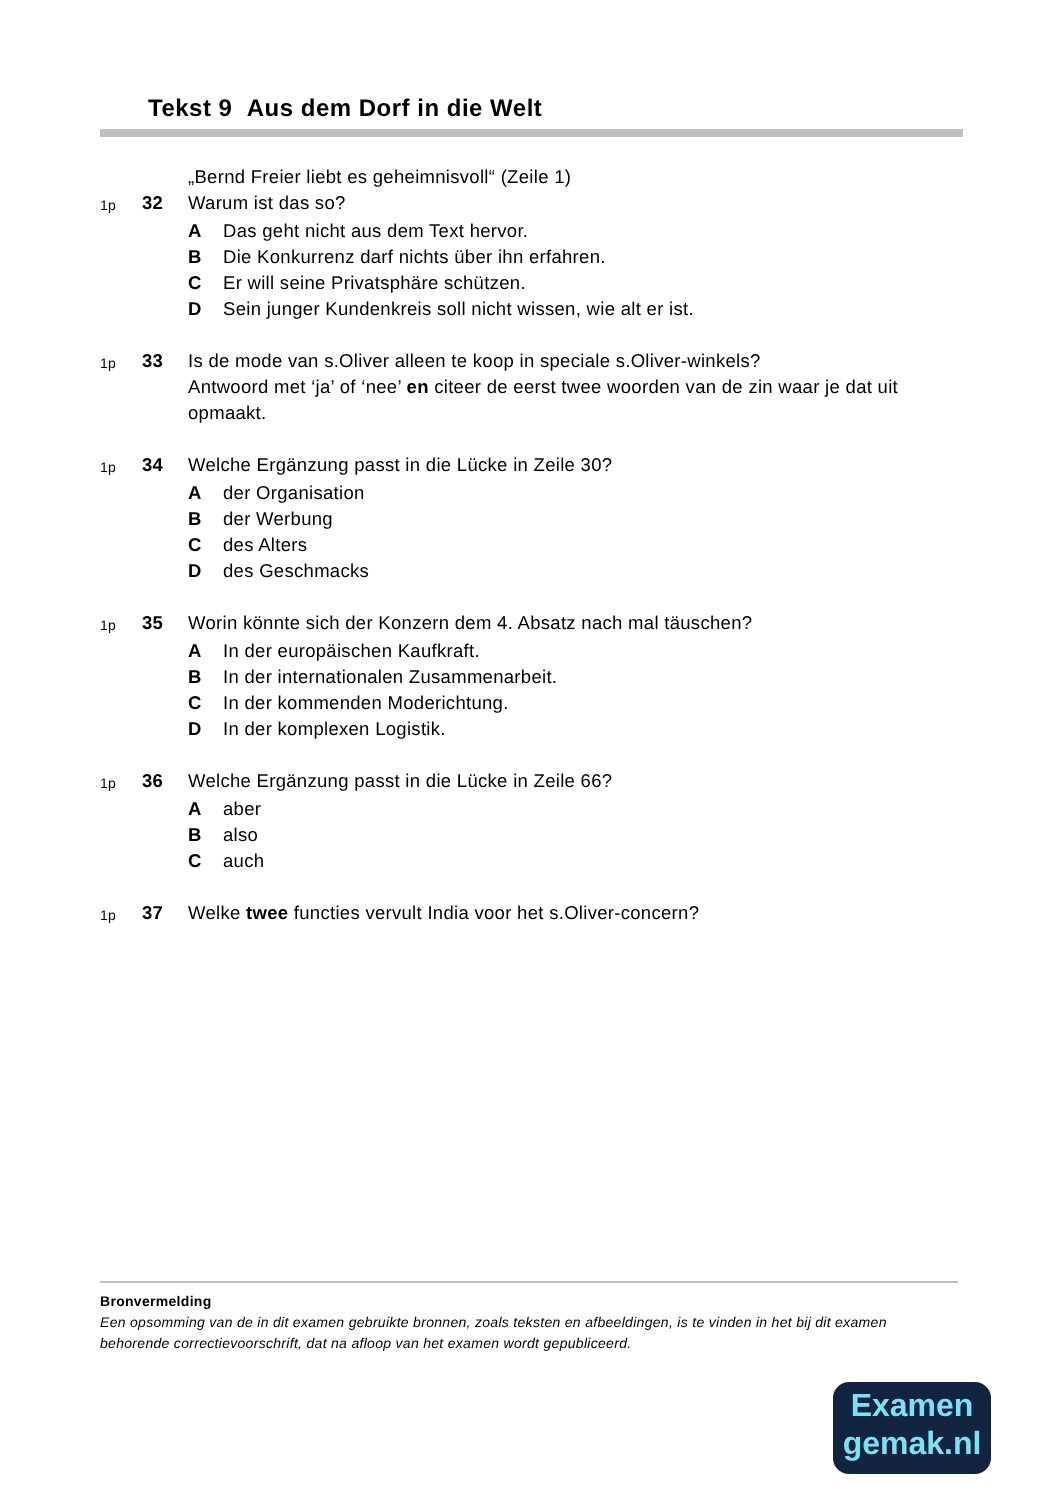Tekst 9 Aus dem Dorf in die Welt
„Bernd Freier liebt es geheimnisvoll“ (Zeile 1)
1p 32 Warum ist das so?
A Das geht nicht aus dem Text hervor.
B Die Konkurrenz darf nichts über ihn erfahren.
C Er will seine Privatsphäre schützen.
D Sein junger Kundenkreis soll nicht wissen, wie alt er ist.
1p 33 Is de mode van s.Oliver alleen te koop in speciale s.Oliver-winkels?
Antwoord met ‘ja’ of ‘nee’ en citeer de eerst twee woorden van de zin waar je dat uit opmaakt.
1p 34 Welche Ergänzung passt in die Lücke in Zeile 30?
Ader Organisation
Bder Werbung
Cdes Alters
Ddes Geschmacks
1p 35 Worin könnte sich der Konzern dem 4. Absatz nach mal täuschen?
A In der europäischen Kaufkraft.
B In der internationalen Zusammenarbeit.
C In der kommenden Moderichtung.
D In der komplexen Logistik.
1p 36 Welche Ergänzung passt in die Lücke in Zeile 66?
Aaber
Balso
Cauch
1p 37 Welke twee functies vervult India voor het s.Oliver-concern?
Bronvermelding
Een opsomming van de in dit examen gebruikte bronnen, zoals teksten en afbeeldingen, is te vinden in het bij dit examen behorende correctievoorschrift, dat na afloop van het examen wordt gepubliceerd.
Examen
gemak.nl